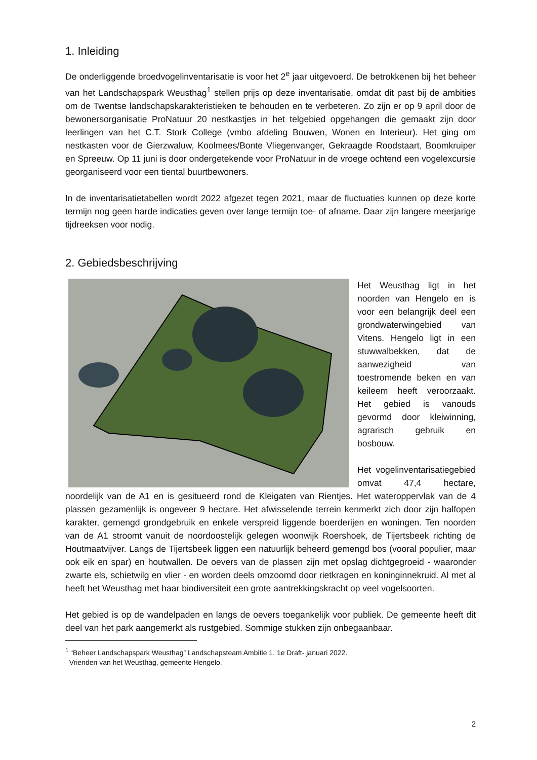1. Inleiding
De onderliggende broedvogelinventarisatie is voor het 2<sup>e</sup> jaar uitgevoerd. De betrokkenen bij het beheer van het Landschapspark Weusthag<sup>1</sup> stellen prijs op deze inventarisatie, omdat dit past bij de ambities om de Twentse landschapskarakteristieken te behouden en te verbeteren. Zo zijn er op 9 april door de bewonersorganisatie ProNatuur 20 nestkastjes in het telgebied opgehangen die gemaakt zijn door leerlingen van het C.T. Stork College (vmbo afdeling Bouwen, Wonen en Interieur). Het ging om nestkasten voor de Gierzwaluw, Koolmees/Bonte Vliegenvanger, Gekraagde Roodstaart, Boomkruiper en Spreeuw. Op 11 juni is door ondergetekende voor ProNatuur in de vroege ochtend een vogelexcursie georganiseerd voor een tiental buurtbewoners.
In de inventarisatietabellen wordt 2022 afgezet tegen 2021, maar de fluctuaties kunnen op deze korte termijn nog geen harde indicaties geven over lange termijn toe- of afname. Daar zijn langere meerjarige tijdreeksen voor nodig.
2. Gebiedsbeschrijving
Het Weusthag ligt in het noorden van Hengelo en is voor een belangrijk deel een grondwaterwingebied van Vitens. Hengelo ligt in een stuwwalbekken, dat de aanwezigheid van toestromende beken en van keileem heeft veroorzaakt. Het gebied is vanouds gevormd door kleiwinning, agrarisch gebruik en bosbouw.
Het vogelinventarisatiegebied omvat 47,4 hectare, noordelijk van de A1 en is gesitueerd rond de Kleigaten van Rientjes. Het wateroppervlak van de 4 plassen gezamenlijk is ongeveer 9 hectare. Het afwisselende terrein kenmerkt zich door zijn halfopen karakter, gemengd grondgebruik en enkele verspreid liggende boerderijen en woningen. Ten noorden van de A1 stroomt vanuit de noordoostelijk gelegen woonwijk Roershoek, de Tijertsbeek richting de Houtmaatvijver. Langs de Tijertsbeek liggen een natuurlijk beheerd gemengd bos (vooral populier, maar ook eik en spar) en houtwallen. De oevers van de plassen zijn met opslag dichtgegroeid - waaronder zwarte els, schietwilg en vlier - en worden deels omzoomd door rietkragen en koninginnekruid. Al met al heeft het Weusthag met haar biodiversiteit een grote aantrekkingskracht op veel vogelsoorten.
Het gebied is op de wandelpaden en langs de oevers toegankelijk voor publiek. De gemeente heeft dit deel van het park aangemerkt als rustgebied. Sommige stukken zijn onbegaanbaar.
<sup>1</sup> “Beheer Landschapspark Weusthag” Landschapsteam Ambitie 1. 1e Draft- januari 2022.
Vrienden van het Weusthag, gemeente Hengelo.
2